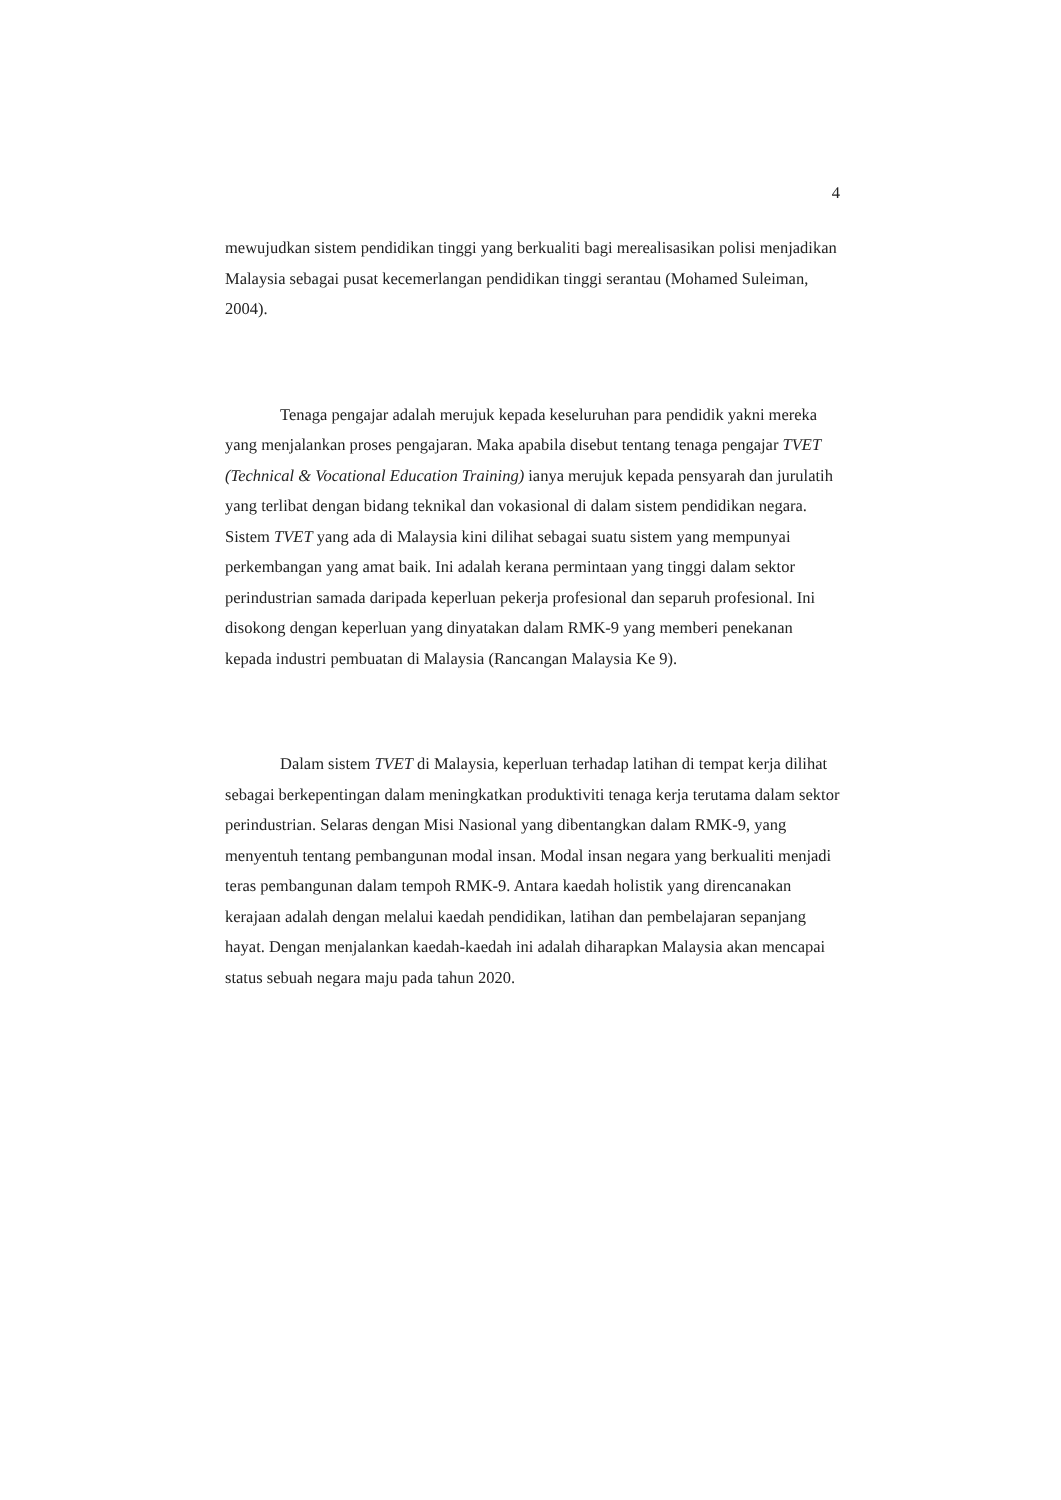4
mewujudkan sistem pendidikan tinggi yang berkualiti bagi merealisasikan polisi menjadikan Malaysia sebagai pusat kecemerlangan pendidikan tinggi serantau (Mohamed Suleiman, 2004).
Tenaga pengajar adalah merujuk kepada keseluruhan para pendidik yakni mereka yang menjalankan proses pengajaran. Maka apabila disebut tentang tenaga pengajar TVET (Technical & Vocational Education Training) ianya merujuk kepada pensyarah dan jurulatih yang terlibat dengan bidang teknikal dan vokasional di dalam sistem pendidikan negara. Sistem TVET yang ada di Malaysia kini dilihat sebagai suatu sistem yang mempunyai perkembangan yang amat baik. Ini adalah kerana permintaan yang tinggi dalam sektor perindustrian samada daripada keperluan pekerja profesional dan separuh profesional. Ini disokong dengan keperluan yang dinyatakan dalam RMK-9 yang memberi penekanan kepada industri pembuatan di Malaysia (Rancangan Malaysia Ke 9).
Dalam sistem TVET di Malaysia, keperluan terhadap latihan di tempat kerja dilihat sebagai berkepentingan dalam meningkatkan produktiviti tenaga kerja terutama dalam sektor perindustrian. Selaras dengan Misi Nasional yang dibentangkan dalam RMK-9, yang menyentuh tentang pembangunan modal insan. Modal insan negara yang berkualiti menjadi teras pembangunan dalam tempoh RMK-9. Antara kaedah holistik yang direncanakan kerajaan adalah dengan melalui kaedah pendidikan, latihan dan pembelajaran sepanjang hayat. Dengan menjalankan kaedah-kaedah ini adalah diharapkan Malaysia akan mencapai status sebuah negara maju pada tahun 2020.